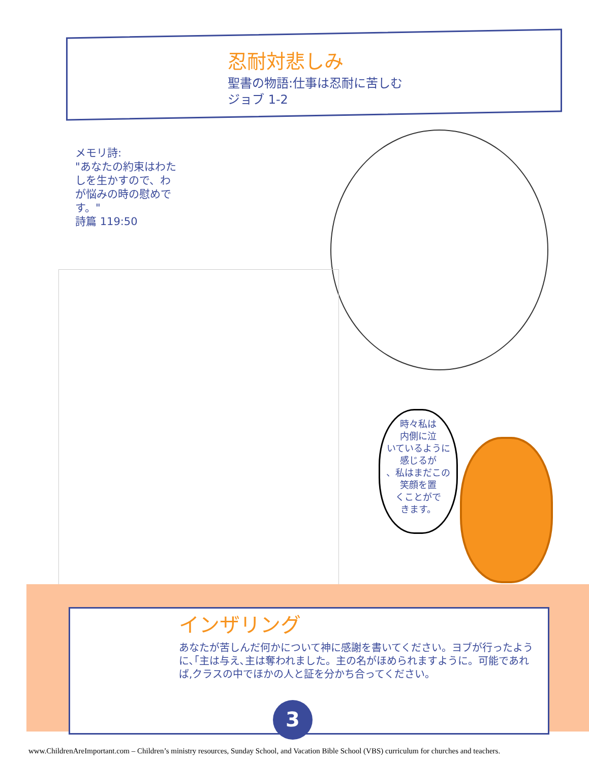忍耐対悲しみ
聖書の物語:仕事は忍耐に苦しむ
ジョブ 1-2
メモリ詩:
"あなたの約束はわたしを生かすので、わが悩みの時の慰めです。"
詩篇 119:50
時々私は
内側に泣
いているように
感じるが
、私はまだこの
笑顔を置
くことがで
きます。
インザリング
あなたが苦しんだ何かについて神に感謝を書いてください。ヨブが行ったように､｢主は与え､主は奪われました。主の名がほめられますように。可能であれば,クラスの中でほかの人と証を分かち合ってください。
3
www.ChildrenAreImportant.com – Children’s ministry resources, Sunday School, and Vacation Bible School (VBS) curriculum for churches and teachers.